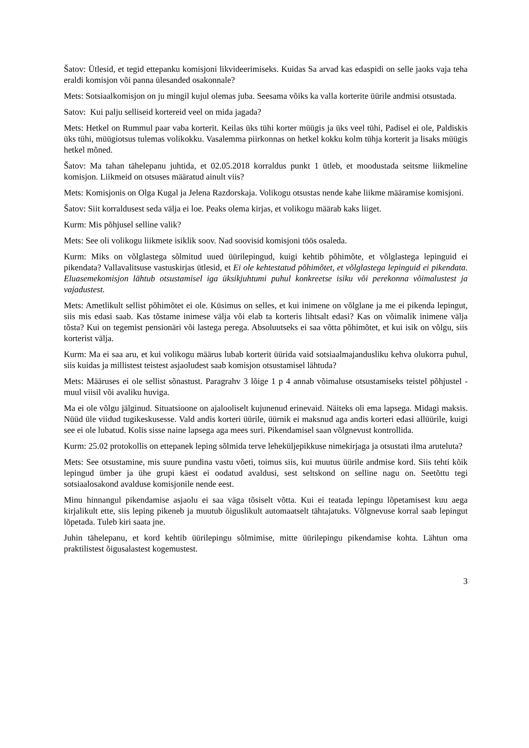Šatov: Ütlesid, et tegid ettepanku komisjoni likvideerimiseks. Kuidas Sa arvad kas edaspidi on selle jaoks vaja teha eraldi komisjon või panna ülesanded osakonnale?
Mets: Sotsiaalkomisjon on ju mingil kujul olemas juba. Seesama võiks ka valla korterite üürile andmisi otsustada.
Satov: Kui palju selliseid kortereid veel on mida jagada?
Mets: Hetkel on Rummul paar vaba korterit. Keilas üks tühi korter müügis ja üks veel tühi, Padisel ei ole, Paldiskis üks tühi, müügiotsus tulemas volikokku. Vasalemma piirkonnas on hetkel kokku kolm tühja korterit ja lisaks müügis hetkel mõned.
Šatov: Ma tahan tähelepanu juhtida, et 02.05.2018 korraldus punkt 1 ütleb, et moodustada seitsme liikmeline komisjon. Liikmeid on otsuses määratud ainult viis?
Mets: Komisjonis on Olga Kugal ja Jelena Razdorskaja. Volikogu otsustas nende kahe liikme määramise komisjoni.
Šatov: Siit korraldusest seda välja ei loe. Peaks olema kirjas, et volikogu määrab kaks liiget.
Kurm: Mis põhjusel selline valik?
Mets: See oli volikogu liikmete isiklik soov. Nad soovisid komisjoni töös osaleda.
Kurm: Miks on võlglastega sõlmitud uued üürilepingud, kuigi kehtib põhimõte, et võlglastega lepinguid ei pikendata? Vallavalitsuse vastuskirjas ütlesid, et Ei ole kehtestatud põhimõtet, et võlglastega lepinguid ei pikendata. Eluasemekomisjon lähtub otsustamisel iga üksikjuhtumi puhul konkreetse isiku või perekonna võimalustest ja vajadustest.
Mets: Ametlikult sellist põhimõtet ei ole. Küsimus on selles, et kui inimene on võlglane ja me ei pikenda lepingut, siis mis edasi saab. Kas tõstame inimese välja või elab ta korteris lihtsalt edasi? Kas on võimalik inimene välja tõsta? Kui on tegemist pensionäri või lastega perega. Absoluutseks ei saa võtta põhimõtet, et kui isik on võlgu, siis korterist välja.
Kurm: Ma ei saa aru, et kui volikogu määrus lubab korterit üürida vaid sotsiaalmajandusliku kehva olukorra puhul, siis kuidas ja millistest teistest asjaoludest saab komisjon otsustamisel lähtuda?
Mets: Määruses ei ole sellist sõnastust. Paragrahv 3 lõige 1 p 4 annab võimaluse otsustamiseks teistel põhjustel - muul viisil või avaliku huviga.
Ma ei ole võlgu jälginud. Situatsioone on ajalooliselt kujunenud erinevaid. Näiteks oli ema lapsega. Midagi maksis. Nüüd üle viidud tugikeskusesse. Vald andis korteri üürile, üürnik ei maksnud aga andis korteri edasi allüürile, kuigi see ei ole lubatud. Kolis sisse naine lapsega aga mees suri. Pikendamisel saan võlgnevust kontrollida.
Kurm: 25.02 protokollis on ettepanek leping sõlmida terve leheküljepikkuse nimekirjaga ja otsustati ilma aruteluta?
Mets: See otsustamine, mis suure pundina vastu võeti, toimus siis, kui muutus üürile andmise kord. Siis tehti kõik lepingud ümber ja ühe grupi käest ei oodatud avaldusi, sest seltskond on selline nagu on. Seetõttu tegi sotsiaalosakond avalduse komisjonile nende eest.
Minu hinnangul pikendamise asjaolu ei saa väga tõsiselt võtta. Kui ei teatada lepingu lõpetamisest kuu aega kirjalikult ette, siis leping pikeneb ja muutub õiguslikult automaatselt tähtajatuks. Võlgnevuse korral saab lepingut lõpetada. Tuleb kiri saata jne.
Juhin tähelepanu, et kord kehtib üürilepingu sõlmimise, mitte üürilepingu pikendamise kohta. Lähtun oma praktilistest õigusalastest kogemustest.
3